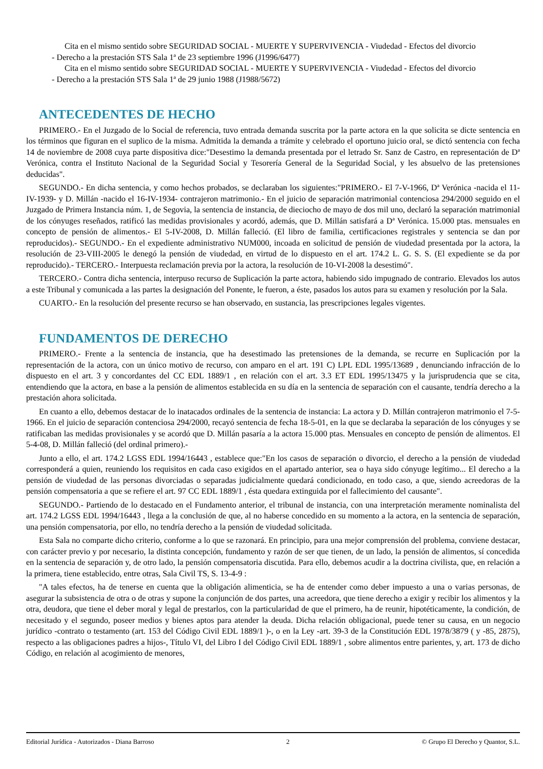Cita en el mismo sentido sobre SEGURIDAD SOCIAL - MUERTE Y SUPERVIVENCIA - Viudedad - Efectos del divorcio
- Derecho a la prestación STS Sala 1ª de 23 septiembre 1996 (J1996/6477)
Cita en el mismo sentido sobre SEGURIDAD SOCIAL - MUERTE Y SUPERVIVENCIA - Viudedad - Efectos del divorcio
- Derecho a la prestación STS Sala 1ª de 29 junio 1988 (J1988/5672)
ANTECEDENTES DE HECHO
PRIMERO.- En el Juzgado de lo Social de referencia, tuvo entrada demanda suscrita por la parte actora en la que solicita se dicte sentencia en los términos que figuran en el suplico de la misma. Admitida la demanda a trámite y celebrado el oportuno juicio oral, se dictó sentencia con fecha 14 de noviembre de 2008 cuya parte dispositiva dice:"Desestimo la demanda presentada por el letrado Sr. Sanz de Castro, en representación de Dª Verónica, contra el Instituto Nacional de la Seguridad Social y Tesorería General de la Seguridad Social, y les absuelvo de las pretensiones deducidas".
SEGUNDO.- En dicha sentencia, y como hechos probados, se declaraban los siguientes:"PRIMERO.- El 7-V-1966, Dª Verónica -nacida el 11-IV-1939- y D. Millán -nacido el 16-IV-1934- contrajeron matrimonio.- En el juicio de separación matrimonial contenciosa 294/2000 seguido en el Juzgado de Primera Instancia núm. 1, de Segovia, la sentencia de instancia, de dieciocho de mayo de dos mil uno, declaró la separación matrimonial de los cónyuges reseñados, ratificó las medidas provisionales y acordó, además, que D. Millán satisfará a Dª Verónica. 15.000 ptas. mensuales en concepto de pensión de alimentos.- El 5-IV-2008, D. Millán falleció. (El libro de familia, certificaciones registrales y sentencia se dan por reproducidos).- SEGUNDO.- En el expediente administrativo NUM000, incoada en solicitud de pensión de viudedad presentada por la actora, la resolución de 23-VIII-2005 le denegó la pensión de viudedad, en virtud de lo dispuesto en el art. 174.2 L. G. S. S. (El expediente se da por reproducido).- TERCERO.- Interpuesta reclamación previa por la actora, la resolución de 10-VI-2008 la desestimó".
TERCERO.- Contra dicha sentencia, interpuso recurso de Suplicación la parte actora, habiendo sido impugnado de contrario. Elevados los autos a este Tribunal y comunicada a las partes la designación del Ponente, le fueron, a éste, pasados los autos para su examen y resolución por la Sala.
CUARTO.- En la resolución del presente recurso se han observado, en sustancia, las prescripciones legales vigentes.
FUNDAMENTOS DE DERECHO
PRIMERO.- Frente a la sentencia de instancia, que ha desestimado las pretensiones de la demanda, se recurre en Suplicación por la representación de la actora, con un único motivo de recurso, con amparo en el art. 191 C) LPL EDL 1995/13689 , denunciando infracción de lo dispuesto en el art. 3 y concordantes del CC EDL 1889/1 , en relación con el art. 3.3 ET EDL 1995/13475 y la jurisprudencia que se cita, entendiendo que la actora, en base a la pensión de alimentos establecida en su día en la sentencia de separación con el causante, tendría derecho a la prestación ahora solicitada.
En cuanto a ello, debemos destacar de lo inatacados ordinales de la sentencia de instancia: La actora y D. Millán contrajeron matrimonio el 7-5-1966. En el juicio de separación contenciosa 294/2000, recayó sentencia de fecha 18-5-01, en la que se declaraba la separación de los cónyuges y se ratificaban las medidas provisionales y se acordó que D. Millán pasaría a la actora 15.000 ptas. Mensuales en concepto de pensión de alimentos. El 5-4-08, D. Millán falleció (del ordinal primero).-
Junto a ello, el art. 174.2 LGSS EDL 1994/16443 , establece que:"En los casos de separación o divorcio, el derecho a la pensión de viudedad corresponderá a quien, reuniendo los requisitos en cada caso exigidos en el apartado anterior, sea o haya sido cónyuge legítimo... El derecho a la pensión de viudedad de las personas divorciadas o separadas judicialmente quedará condicionado, en todo caso, a que, siendo acreedoras de la pensión compensatoria a que se refiere el art. 97 CC EDL 1889/1 , ésta quedara extinguida por el fallecimiento del causante".
SEGUNDO.- Partiendo de lo destacado en el Fundamento anterior, el tribunal de instancia, con una interpretación meramente nominalista del art. 174.2 LGSS EDL 1994/16443 , llega a la conclusión de que, al no haberse concedido en su momento a la actora, en la sentencia de separación, una pensión compensatoria, por ello, no tendría derecho a la pensión de viudedad solicitada.
Esta Sala no comparte dicho criterio, conforme a lo que se razonará. En principio, para una mejor comprensión del problema, conviene destacar, con carácter previo y por necesario, la distinta concepción, fundamento y razón de ser que tienen, de un lado, la pensión de alimentos, sí concedida en la sentencia de separación y, de otro lado, la pensión compensatoria discutida. Para ello, debemos acudir a la doctrina civilista, que, en relación a la primera, tiene establecido, entre otras, Sala Civil TS, S. 13-4-9 :
"A tales efectos, ha de tenerse en cuenta que la obligación alimenticia, se ha de entender como deber impuesto a una o varias personas, de asegurar la subsistencia de otra o de otras y supone la conjunción de dos partes, una acreedora, que tiene derecho a exigir y recibir los alimentos y la otra, deudora, que tiene el deber moral y legal de prestarlos, con la particularidad de que el primero, ha de reunir, hipotéticamente, la condición, de necesitado y el segundo, poseer medios y bienes aptos para atender la deuda. Dicha relación obligacional, puede tener su causa, en un negocio jurídico -contrato o testamento (art. 153 del Código Civil EDL 1889/1 )-, o en la Ley -art. 39-3 de la Constitución EDL 1978/3879 ( y -85, 2875), respecto a las obligaciones padres a hijos-, Título VI, del Libro I del Código Civil EDL 1889/1 , sobre alimentos entre parientes, y, art. 173 de dicho Código, en relación al acogimiento de menores,
Editorial Jurídica - Autorizados - Diana Barroso 2 © Grupo El Derecho y Quantor, S.L.